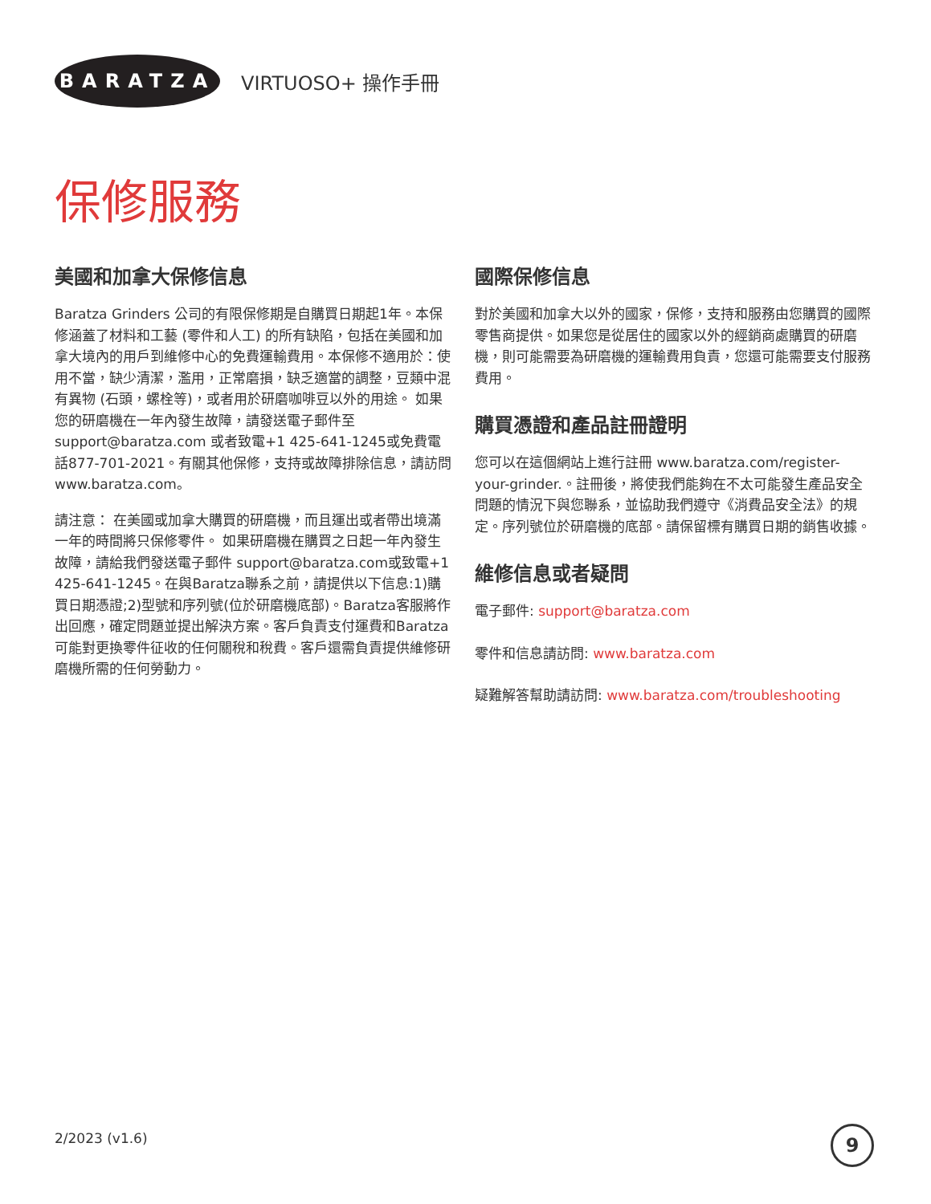BARATZA
VIRTUOSO+ 操作手冊
保修服務
美國和加拿大保修信息
Baratza Grinders 公司的有限保修期是自購買日期起1年。本保修涵蓋了材料和工藝 (零件和人工) 的所有缺陷，包括在美國和加拿大境內的用戶到維修中心的免費運輸費用。本保修不適用於：使用不當，缺少清潔，濫用，正常磨損，缺乏適當的調整，豆類中混有異物 (石頭，螺栓等)，或者用於研磨咖啡豆以外的用途。 如果您的研磨機在一年內發生故障，請發送電子郵件至 support@baratza.com 或者致電+1 425-641-1245或免費電話877-701-2021。有關其他保修，支持或故障排除信息，請訪問 www.baratza.com。
請注意： 在美國或加拿大購買的研磨機，而且運出或者帶出境滿一年的時間將只保修零件。 如果研磨機在購買之日起一年內發生故障，請給我們發送電子郵件 support@baratza.com或致電+1 425-641-1245。在與Baratza聯系之前，請提供以下信息:1)購買日期憑證;2)型號和序列號(位於研磨機底部)。Baratza客服將作出回應，確定問題並提出解決方案。客戶負責支付運費和Baratza可能對更換零件征收的任何關稅和稅費。客戶還需負責提供維修研磨機所需的任何勞動力。
國際保修信息
對於美國和加拿大以外的國家，保修，支持和服務由您購買的國際零售商提供。如果您是從居住的國家以外的經銷商處購買的研磨機，則可能需要為研磨機的運輸費用負責，您還可能需要支付服務費用。
購買憑證和產品註冊證明
您可以在這個網站上進行註冊 www.baratza.com/register-your-grinder.。註冊後，將使我們能夠在不太可能發生產品安全問題的情況下與您聯系，並協助我們遵守《消費品安全法》的規定。序列號位於研磨機的底部。請保留標有購買日期的銷售收據。
維修信息或者疑問
電子郵件: support@baratza.com
零件和信息請訪問: www.baratza.com
疑難解答幫助請訪問: www.baratza.com/troubleshooting
2/2023 (v1.6) 9